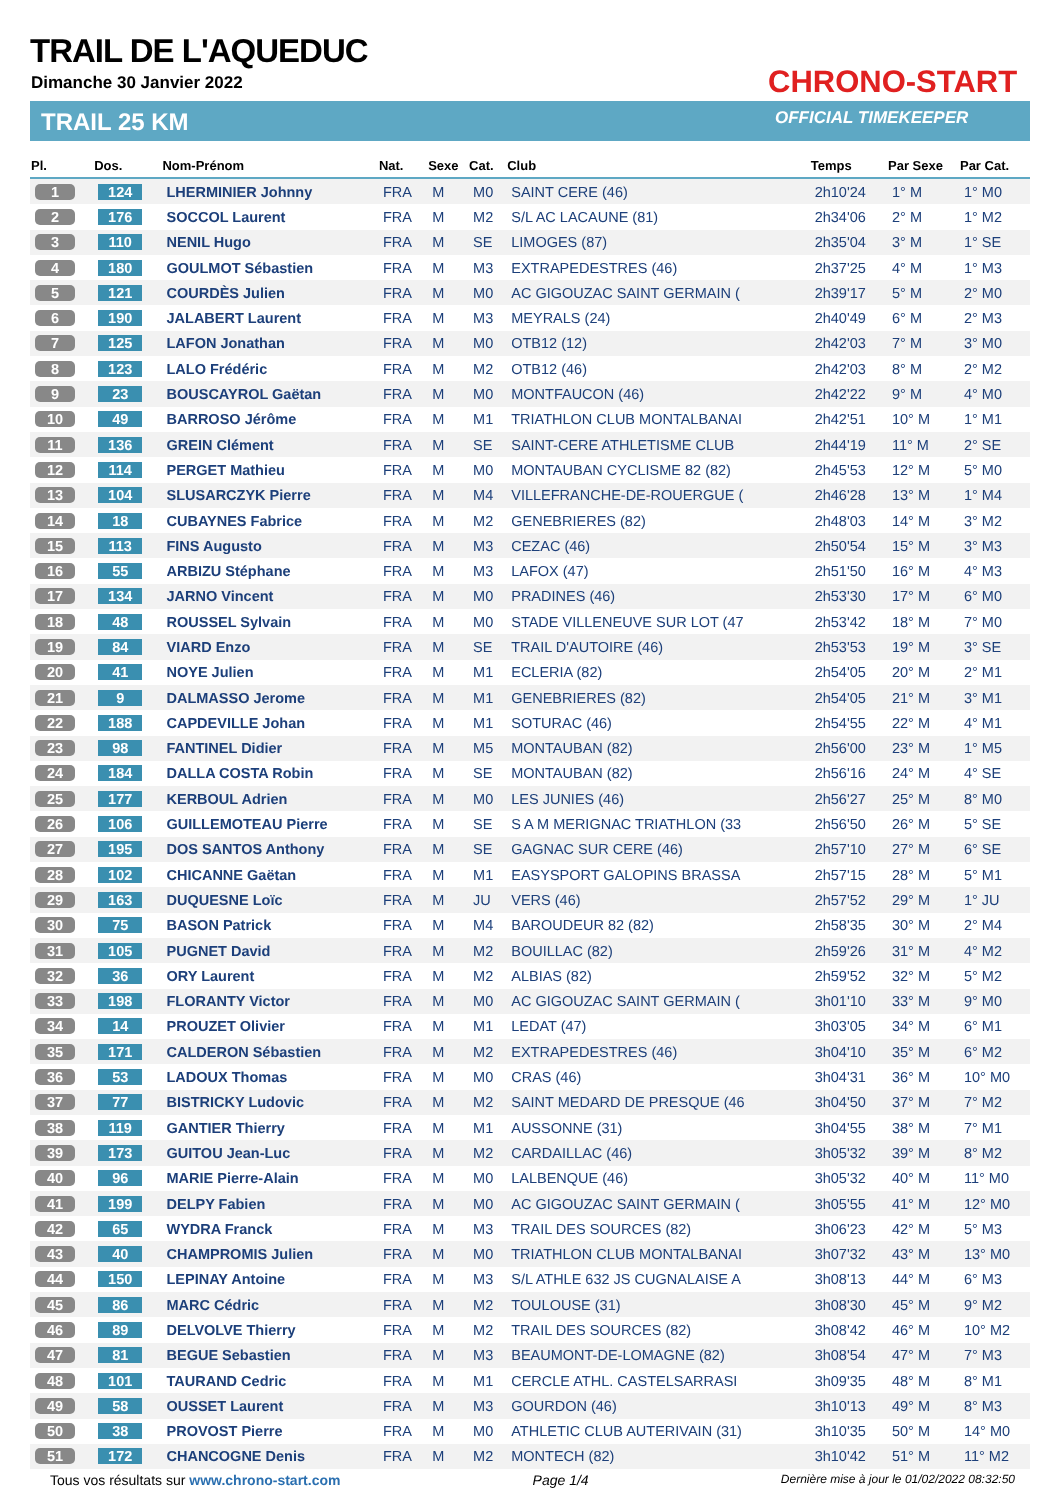TRAIL DE L'AQUEDUC
Dimanche 30 Janvier 2022
TRAIL 25 KM
CHRONO-START
OFFICIAL TIMEKEEPER
| Pl. | Dos. | Nom-Prénom | Nat. | Sexe | Cat. | Club | Temps | Par Sexe | Par Cat. |
| --- | --- | --- | --- | --- | --- | --- | --- | --- | --- |
| 1 | 124 | LHERMINIER Johnny | FRA | M | M0 | SAINT CERE (46) | 2h10'24 | 1° M | 1° M0 |
| 2 | 176 | SOCCOL Laurent | FRA | M | M2 | S/L AC LACAUNE (81) | 2h34'06 | 2° M | 1° M2 |
| 3 | 110 | NENIL Hugo | FRA | M | SE | LIMOGES (87) | 2h35'04 | 3° M | 1° SE |
| 4 | 180 | GOULMOT Sébastien | FRA | M | M3 | EXTRAPEDESTRES (46) | 2h37'25 | 4° M | 1° M3 |
| 5 | 121 | COURDÈS Julien | FRA | M | M0 | AC GIGOUZAC SAINT GERMAIN ( | 2h39'17 | 5° M | 2° M0 |
| 6 | 190 | JALABERT Laurent | FRA | M | M3 | MEYRALS (24) | 2h40'49 | 6° M | 2° M3 |
| 7 | 125 | LAFON Jonathan | FRA | M | M0 | OTB12 (12) | 2h42'03 | 7° M | 3° M0 |
| 8 | 123 | LALO Frédéric | FRA | M | M2 | OTB12 (46) | 2h42'03 | 8° M | 2° M2 |
| 9 | 23 | BOUSCAYROL Gaëtan | FRA | M | M0 | MONTFAUCON (46) | 2h42'22 | 9° M | 4° M0 |
| 10 | 49 | BARROSO Jérôme | FRA | M | M1 | TRIATHLON CLUB MONTALBANAI | 2h42'51 | 10° M | 1° M1 |
| 11 | 136 | GREIN Clément | FRA | M | SE | SAINT-CERE ATHLETISME CLUB | 2h44'19 | 11° M | 2° SE |
| 12 | 114 | PERGET Mathieu | FRA | M | M0 | MONTAUBAN CYCLISME 82 (82) | 2h45'53 | 12° M | 5° M0 |
| 13 | 104 | SLUSARCZYK Pierre | FRA | M | M4 | VILLEFRANCHE-DE-ROUERGUE ( | 2h46'28 | 13° M | 1° M4 |
| 14 | 18 | CUBAYNES Fabrice | FRA | M | M2 | GENEBRIERES (82) | 2h48'03 | 14° M | 3° M2 |
| 15 | 113 | FINS Augusto | FRA | M | M3 | CEZAC (46) | 2h50'54 | 15° M | 3° M3 |
| 16 | 55 | ARBIZU Stéphane | FRA | M | M3 | LAFOX (47) | 2h51'50 | 16° M | 4° M3 |
| 17 | 134 | JARNO Vincent | FRA | M | M0 | PRADINES (46) | 2h53'30 | 17° M | 6° M0 |
| 18 | 48 | ROUSSEL Sylvain | FRA | M | M0 | STADE VILLENEUVE SUR LOT (47 | 2h53'42 | 18° M | 7° M0 |
| 19 | 84 | VIARD Enzo | FRA | M | SE | TRAIL D'AUTOIRE (46) | 2h53'53 | 19° M | 3° SE |
| 20 | 41 | NOYE Julien | FRA | M | M1 | ECLERIA (82) | 2h54'05 | 20° M | 2° M1 |
| 21 | 9 | DALMASSO Jerome | FRA | M | M1 | GENEBRIERES (82) | 2h54'05 | 21° M | 3° M1 |
| 22 | 188 | CAPDEVILLE Johan | FRA | M | M1 | SOTURAC (46) | 2h54'55 | 22° M | 4° M1 |
| 23 | 98 | FANTINEL Didier | FRA | M | M5 | MONTAUBAN (82) | 2h56'00 | 23° M | 1° M5 |
| 24 | 184 | DALLA COSTA Robin | FRA | M | SE | MONTAUBAN (82) | 2h56'16 | 24° M | 4° SE |
| 25 | 177 | KERBOUL Adrien | FRA | M | M0 | LES JUNIES (46) | 2h56'27 | 25° M | 8° M0 |
| 26 | 106 | GUILLEMOTEAU Pierre | FRA | M | SE | S A M MERIGNAC TRIATHLON (33 | 2h56'50 | 26° M | 5° SE |
| 27 | 195 | DOS SANTOS Anthony | FRA | M | SE | GAGNAC SUR CERE (46) | 2h57'10 | 27° M | 6° SE |
| 28 | 102 | CHICANNE Gaëtan | FRA | M | M1 | EASYSPORT GALOPINS BRASSA | 2h57'15 | 28° M | 5° M1 |
| 29 | 163 | DUQUESNE Loïc | FRA | M | JU | VERS (46) | 2h57'52 | 29° M | 1° JU |
| 30 | 75 | BASON Patrick | FRA | M | M4 | BAROUDEUR 82 (82) | 2h58'35 | 30° M | 2° M4 |
| 31 | 105 | PUGNET David | FRA | M | M2 | BOUILLAC (82) | 2h59'26 | 31° M | 4° M2 |
| 32 | 36 | ORY Laurent | FRA | M | M2 | ALBIAS (82) | 2h59'52 | 32° M | 5° M2 |
| 33 | 198 | FLORANTY Victor | FRA | M | M0 | AC GIGOUZAC SAINT GERMAIN ( | 3h01'10 | 33° M | 9° M0 |
| 34 | 14 | PROUZET Olivier | FRA | M | M1 | LEDAT (47) | 3h03'05 | 34° M | 6° M1 |
| 35 | 171 | CALDERON Sébastien | FRA | M | M2 | EXTRAPEDESTRES (46) | 3h04'10 | 35° M | 6° M2 |
| 36 | 53 | LADOUX Thomas | FRA | M | M0 | CRAS (46) | 3h04'31 | 36° M | 10° M0 |
| 37 | 77 | BISTRICKY Ludovic | FRA | M | M2 | SAINT MEDARD DE PRESQUE (46 | 3h04'50 | 37° M | 7° M2 |
| 38 | 119 | GANTIER Thierry | FRA | M | M1 | AUSSONNE (31) | 3h04'55 | 38° M | 7° M1 |
| 39 | 173 | GUITOU Jean-Luc | FRA | M | M2 | CARDAILLAC (46) | 3h05'32 | 39° M | 8° M2 |
| 40 | 96 | MARIE Pierre-Alain | FRA | M | M0 | LALBENQUE (46) | 3h05'32 | 40° M | 11° M0 |
| 41 | 199 | DELPY Fabien | FRA | M | M0 | AC GIGOUZAC SAINT GERMAIN ( | 3h05'55 | 41° M | 12° M0 |
| 42 | 65 | WYDRA Franck | FRA | M | M3 | TRAIL DES SOURCES (82) | 3h06'23 | 42° M | 5° M3 |
| 43 | 40 | CHAMPROMIS Julien | FRA | M | M0 | TRIATHLON CLUB MONTALBANAI | 3h07'32 | 43° M | 13° M0 |
| 44 | 150 | LEPINAY Antoine | FRA | M | M3 | S/L ATHLE 632 JS CUGNALAISE A | 3h08'13 | 44° M | 6° M3 |
| 45 | 86 | MARC Cédric | FRA | M | M2 | TOULOUSE (31) | 3h08'30 | 45° M | 9° M2 |
| 46 | 89 | DELVOLVE Thierry | FRA | M | M2 | TRAIL DES SOURCES (82) | 3h08'42 | 46° M | 10° M2 |
| 47 | 81 | BEGUE Sebastien | FRA | M | M3 | BEAUMONT-DE-LOMAGNE (82) | 3h08'54 | 47° M | 7° M3 |
| 48 | 101 | TAURAND Cedric | FRA | M | M1 | CERCLE ATHL. CASTELSARRASI | 3h09'35 | 48° M | 8° M1 |
| 49 | 58 | OUSSET Laurent | FRA | M | M3 | GOURDON (46) | 3h10'13 | 49° M | 8° M3 |
| 50 | 38 | PROVOST Pierre | FRA | M | M0 | ATHLETIC CLUB AUTERIVAIN (31) | 3h10'35 | 50° M | 14° M0 |
| 51 | 172 | CHANCOGNE Denis | FRA | M | M2 | MONTECH (82) | 3h10'42 | 51° M | 11° M2 |
Tous vos résultats sur www.chrono-start.com Page 1/4 Dernière mise à jour le 01/02/2022 08:32:50